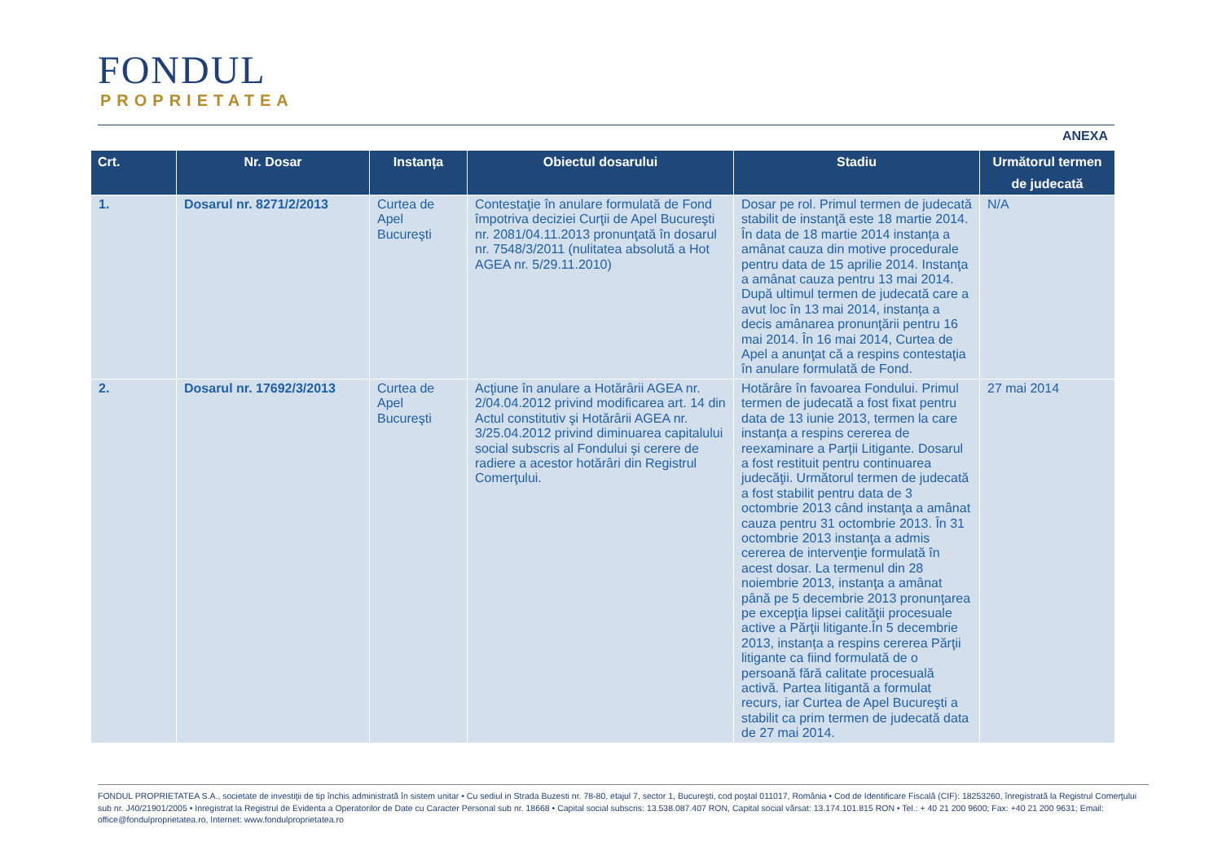FONDUL
PROPRIETATEA
ANEXA
| Crt. | Nr. Dosar | Instanța | Obiectul dosarului | Stadiu | Următorul termen de judecată |
| --- | --- | --- | --- | --- | --- |
| 1. | Dosarul nr. 8271/2/2013 | Curtea de Apel Bucureşti | Contestaţie în anulare formulată de Fond împotriva deciziei Curţii de Apel Bucureşti nr. 2081/04.11.2013 pronunţată în dosarul nr. 7548/3/2011 (nulitatea absolută a Hot AGEA nr. 5/29.11.2010) | Dosar pe rol. Primul termen de judecată stabilit de instanţă este 18 martie 2014. În data de 18 martie 2014 instanța a amânat cauza din motive procedurale pentru data de 15 aprilie 2014. Instanţa a amânat cauza pentru 13 mai 2014. După ultimul termen de judecată care a avut loc în 13 mai 2014, instanţa a decis amânarea pronunţării pentru 16 mai 2014. În 16 mai 2014, Curtea de Apel a anunţat că a respins contestaţia în anulare formulată de Fond. | N/A |
| 2. | Dosarul nr. 17692/3/2013 | Curtea de Apel Bucureşti | Acţiune în anulare a Hotărârii AGEA nr. 2/04.04.2012 privind modificarea art. 14 din Actul constitutiv şi Hotărârii AGEA nr. 3/25.04.2012 privind diminuarea capitalului social subscris al Fondului şi cerere de radiere a acestor hotărâri din Registrul Comerţului. | Hotărâre în favoarea Fondului. Primul termen de judecată a fost fixat pentru data de 13 iunie 2013, termen la care instanța a respins cererea de reexaminare a Parții Litigante. Dosarul a fost restituit pentru continuarea judecăţii. Următorul termen de judecată a fost stabilit pentru data de 3 octombrie 2013 când instanţa a amânat cauza pentru 31 octombrie 2013. În 31 octombrie 2013 instanţa a admis cererea de intervenţie formulată în acest dosar. La termenul din 28 noiembrie 2013, instanţa a amânat până pe 5 decembrie 2013 pronunţarea pe excepţia lipsei calităţii procesuale active a Părţii litigante.În 5 decembrie 2013, instanța a respins cererea Părţii litigante ca fiind formulată de o persoană fără calitate procesuală activă. Partea litigantă a formulat recurs, iar Curtea de Apel Bucureşti a stabilit ca prim termen de judecată data de 27 mai 2014. | 27 mai 2014 |
FONDUL PROPRIETATEA S.A., societate de investiţii de tip închis administrată în sistem unitar • Cu sediul in Strada Buzesti nr. 78-80, etajul 7, sector 1, Bucureşti, cod poştal 011017, România • Cod de Identificare Fiscală (CIF): 18253260, înregistrată la Registrul Comerţului sub nr. J40/21901/2005 • Inregistrat la Registrul de Evidenta a Operatorilor de Date cu Caracter Personal sub nr. 18668 • Capital social subscris: 13.538.087.407 RON, Capital social vărsat: 13.174.101.815 RON • Tel.: + 40 21 200 9600; Fax: +40 21 200 9631; Email: office@fondulproprietatea.ro, Internet: www.fondulproprietatea.ro